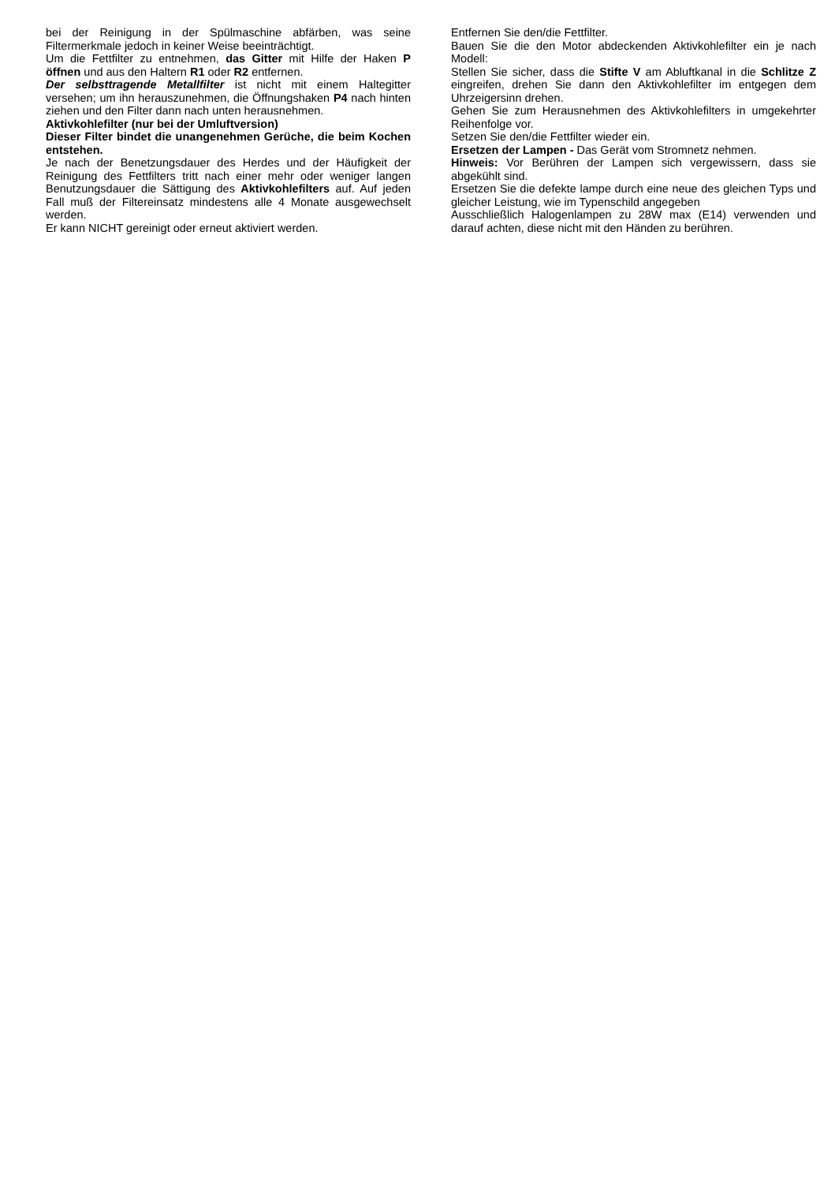bei der Reinigung in der Spülmaschine abfärben, was seine Filtermerkmale jedoch in keiner Weise beeinträchtigt.
Um die Fettfilter zu entnehmen, das Gitter mit Hilfe der Haken P öffnen und aus den Haltern R1 oder R2 entfernen.
Der selbsttragende Metallfilter ist nicht mit einem Haltegitter versehen; um ihn herauszunehmen, die Öffnungshaken P4 nach hinten ziehen und den Filter dann nach unten herausnehmen.
Aktivkohlefilter (nur bei der Umluftversion)
Dieser Filter bindet die unangenehmen Gerüche, die beim Kochen entstehen.
Je nach der Benetzungsdauer des Herdes und der Häufigkeit der Reinigung des Fettfilters tritt nach einer mehr oder weniger langen Benutzungsdauer die Sättigung des Aktivkohlefilters auf. Auf jeden Fall muß der Filtereinsatz mindestens alle 4 Monate ausgewechselt werden.
Er kann NICHT gereinigt oder erneut aktiviert werden.
Entfernen Sie den/die Fettfilter.
Bauen Sie die den Motor abdeckenden Aktivkohlefilter ein je nach Modell:
Stellen Sie sicher, dass die Stifte V am Abluftkanal in die Schlitze Z eingreifen, drehen Sie dann den Aktivkohlefilter im entgegen dem Uhrzeigersinn drehen.
Gehen Sie zum Herausnehmen des Aktivkohlefilters in umgekehrter Reihenfolge vor.
Setzen Sie den/die Fettfilter wieder ein.
Ersetzen der Lampen - Das Gerät vom Stromnetz nehmen.
Hinweis: Vor Berühren der Lampen sich vergewissern, dass sie abgekühlt sind.
Ersetzen Sie die defekte lampe durch eine neue des gleichen Typs und gleicher Leistung, wie im Typenschild angegeben
Ausschließlich Halogenlampen zu 28W max (E14) verwenden und darauf achten, diese nicht mit den Händen zu berühren.